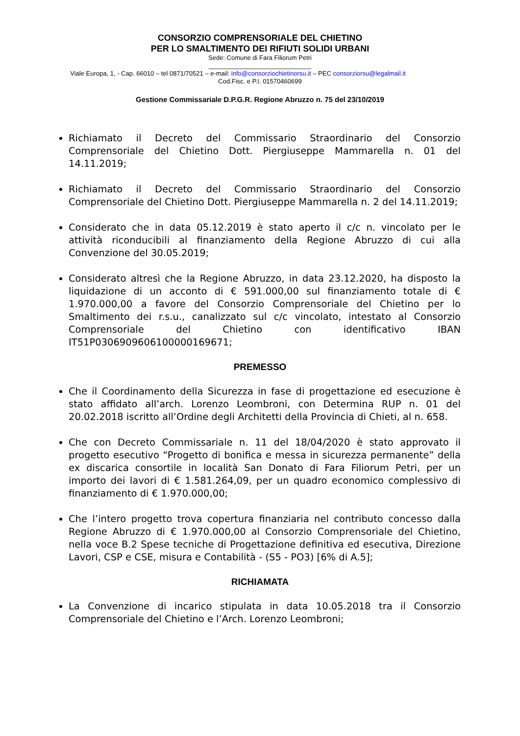CONSORZIO COMPRENSORIALE DEL CHIETINO
PER LO SMALTIMENTO DEI RIFIUTI SOLIDI URBANI
Sede: Comune di Fara Filiorum Petri
_____________________________
Viale Europa, 1, - Cap. 66010 – tel 0871/70521 – e-mail: info@consorziochietinorsu.it – PEC consorziorsu@legalmail.it
Cod.Fisc. e P.I. 01570460699
Gestione Commissariale D.P.G.R. Regione Abruzzo n. 75 del 23/10/2019
Richiamato il Decreto del Commissario Straordinario del Consorzio Comprensoriale del Chietino Dott. Piergiuseppe Mammarella n. 01 del 14.11.2019;
Richiamato il Decreto del Commissario Straordinario del Consorzio Comprensoriale del Chietino Dott. Piergiuseppe Mammarella n. 2 del 14.11.2019;
Considerato che in data 05.12.2019 è stato aperto il c/c n. vincolato per le attività riconducibili al finanziamento della Regione Abruzzo di cui alla Convenzione del 30.05.2019;
Considerato altresì che la Regione Abruzzo, in data 23.12.2020, ha disposto la liquidazione di un acconto di € 591.000,00 sul finanziamento totale di € 1.970.000,00 a favore del Consorzio Comprensoriale del Chietino per lo Smaltimento dei r.s.u., canalizzato sul c/c vincolato, intestato al Consorzio Comprensoriale del Chietino con identificativo IBAN IT51P0306909606100000169671;
PREMESSO
Che il Coordinamento della Sicurezza in fase di progettazione ed esecuzione è stato affidato all’arch. Lorenzo Leombroni, con Determina RUP n. 01 del 20.02.2018 iscritto all’Ordine degli Architetti della Provincia di Chieti, al n. 658.
Che con Decreto Commissariale n. 11 del 18/04/2020 è stato approvato il progetto esecutivo “Progetto di bonifica e messa in sicurezza permanente” della ex discarica consortile in località San Donato di Fara Filiorum Petri, per un importo dei lavori di € 1.581.264,09, per un quadro economico complessivo di finanziamento di € 1.970.000,00;
Che l’intero progetto trova copertura finanziaria nel contributo concesso dalla Regione Abruzzo di € 1.970.000,00 al Consorzio Comprensoriale del Chietino, nella voce B.2 Spese tecniche di Progettazione definitiva ed esecutiva, Direzione Lavori, CSP e CSE, misura e Contabilità - (S5 - PO3) [6% di A.5];
RICHIAMATA
La Convenzione di incarico stipulata in data 10.05.2018 tra il Consorzio Comprensoriale del Chietino e l’Arch. Lorenzo Leombroni;